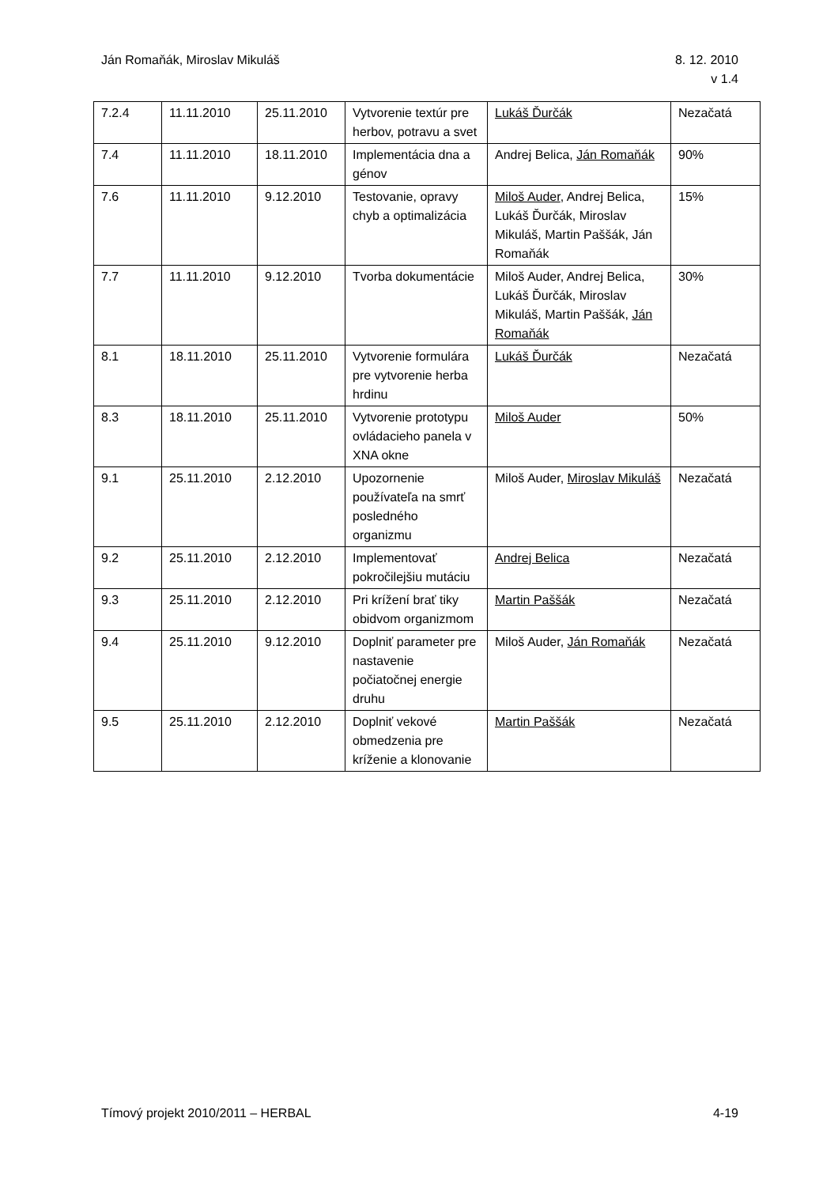Ján Romaňák, Miroslav Mikuláš 8. 12. 2010
v 1.4
| 7.2.4 | 11.11.2010 | 25.11.2010 | Vytvorenie textúr pre herbov, potravu a svet | Lukáš Ďurčák | Nezačatá |
| 7.4 | 11.11.2010 | 18.11.2010 | Implementácia dna a génov | Andrej Belica, Ján Romaňák | 90% |
| 7.6 | 11.11.2010 | 9.12.2010 | Testovanie, opravy chyb a optimalizácia | Miloš Auder , Andrej Belica, Lukáš Ďurčák, Miroslav Mikuláš, Martin Paššák, Ján Romaňák | 15% |
| 7.7 | 11.11.2010 | 9.12.2010 | Tvorba dokumentácie | Miloš Auder, Andrej Belica, Lukáš Ďurčák, Miroslav Mikuláš, Martin Paššák, Ján Romaňák | 30% |
| 8.1 | 18.11.2010 | 25.11.2010 | Vytvorenie formulára pre vytvorenie herba hrdinu | Lukáš Ďurčák | Nezačatá |
| 8.3 | 18.11.2010 | 25.11.2010 | Vytvorenie prototypu ovládacieho panela v XNA okne | Miloš Auder | 50% |
| 9.1 | 25.11.2010 | 2.12.2010 | Upozornenie používateľa na smrť posledného organizmu | Miloš Auder, Miroslav Mikuláš | Nezačatá |
| 9.2 | 25.11.2010 | 2.12.2010 | Implementovať pokročilejšiu mutáciu | Andrej Belica | Nezačatá |
| 9.3 | 25.11.2010 | 2.12.2010 | Pri krížení brať tiky obidvom organizmom | Martin Paššák | Nezačatá |
| 9.4 | 25.11.2010 | 9.12.2010 | Doplniť parameter pre nastavenie počiatočnej energie druhu | Miloš Auder, Ján Romaňák | Nezačatá |
| 9.5 | 25.11.2010 | 2.12.2010 | Doplniť vekové obmedzenia pre kríženie a klonovanie | Martin Paššák | Nezačatá |
Tímový projekt 2010/2011 – HERBAL
4-19